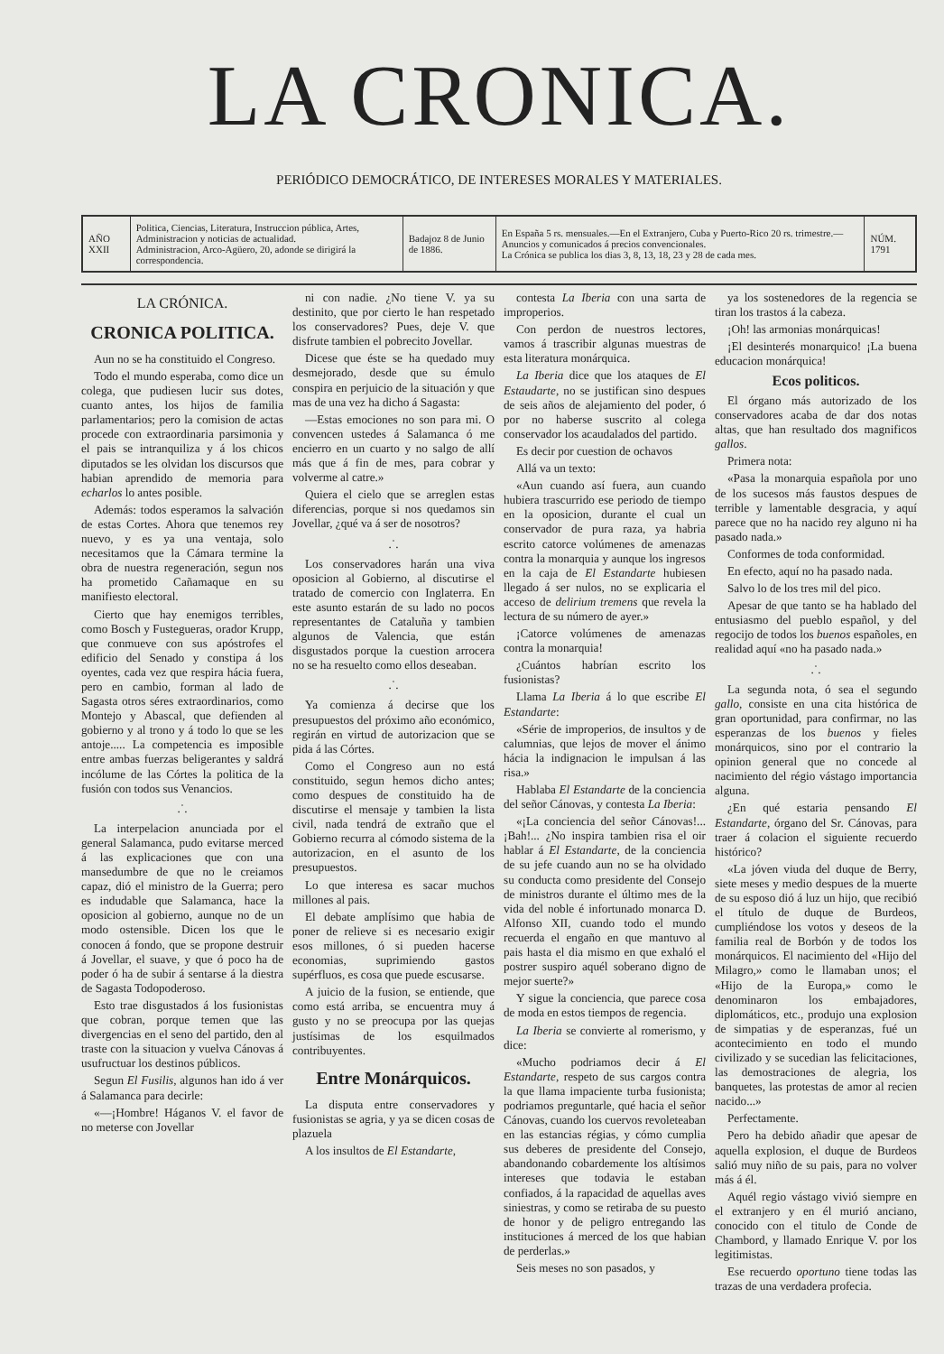LA CRONICA.
PERIÓDICO DEMOCRÁTICO, DE INTERESES MORALES Y MATERIALES.
| AÑO XXII | Politica, Ciencias, Literatura, Instruccion pública, Artes, Administracion y noticias de actualidad. Administracion, Arco-Agüero, 20, adonde se dirigirá la correspondencia. | Badajoz 8 de Junio de 1886. | En España 5 rs. mensuales.—En el Extranjero, Cuba y Puerto-Rico 20 rs. trimestre.—Anuncios y comunicados á precios convencionales. La Crónica se publica los dias 3, 8, 13, 18, 23 y 28 de cada mes. | NÚM. 1791 |
LA CRÓNICA.
CRONICA POLITICA.
Aun no se ha constituido el Congreso.
Todo el mundo esperaba, como dice un colega, que pudiesen lucir sus dotes, cuanto antes, los hijos de familia parlamentarios; pero la comision de actas procede con extraordinaria parsimonia y el pais se intranquiliza y á los chicos diputados se les olvidan los discursos que habian aprendido de memoria para echarlos lo antes posible.
Además: todos esperamos la salvación de estas Cortes. Ahora que tenemos rey nuevo, y es ya una ventaja, solo necesitamos que la Cámara termine la obra de nuestra regeneración, segun nos ha prometido Cañamaque en su manifiesto electoral.
Cierto que hay enemigos terribles, como Bosch y Fustegueras, orador Krupp, que conmueve con sus apóstrofes el edificio del Senado y constipa á los oyentes, cada vez que respira hácia fuera, pero en cambio, forman al lado de Sagasta otros séres extraordinarios, como Montejo y Abascal, que defienden al gobierno y al trono y á todo lo que se les antoje..... La competencia es imposible entre ambas fuerzas beligerantes y saldrá incólume de las Córtes la politica de la fusión con todos sus Venancios.
.˙.
La interpelacion anunciada por el general Salamanca, pudo evitarse merced á las explicaciones que con una mansedumbre de que no le creiamos capaz, dió el ministro de la Guerra; pero es indudable que Salamanca, hace la oposicion al gobierno, aunque no de un modo ostensible. Dicen los que le conocen á fondo, que se propone destruir á Jovellar, el suave, y que ó poco ha de poder ó ha de subir á sentarse á la diestra de Sagasta Todopoderoso.
Esto trae disgustados á los fusionistas que cobran, porque temen que las divergencias en el seno del partido, den al traste con la situacion y vuelva Cánovas á usufructuar los destinos públicos.
Segun El Fusilis, algunos han ido á ver á Salamanca para decirle:
«—¡Hombre! Háganos V. el favor de no meterse con Jovellar
ni con nadie. ¿No tiene V. ya su destinito, que por cierto le han respetado los conservadores? Pues, deje V. que disfrute tambien el pobrecito Jovellar.
Dicese que éste se ha quedado muy desmejorado, desde que su émulo conspira en perjuicio de la situación y que mas de una vez ha dicho á Sagasta:
—Estas emociones no son para mi. O convencen ustedes á Salamanca ó me encierro en un cuarto y no salgo de allí más que á fin de mes, para cobrar y volverme al catre.»
Quiera el cielo que se arreglen estas diferencias, porque si nos quedamos sin Jovellar, ¿qué va á ser de nosotros?
.˙.
Los conservadores harán una viva oposicion al Gobierno, al discutirse el tratado de comercio con Inglaterra. En este asunto estarán de su lado no pocos representantes de Cataluña y tambien algunos de Valencia, que están disgustados porque la cuestion arrocera no se ha resuelto como ellos deseaban.
.˙.
Ya comienza á decirse que los presupuestos del próximo año económico, regirán en virtud de autorizacion que se pida á las Córtes.
Como el Congreso aun no está constituido, segun hemos dicho antes; como despues de constituido ha de discutirse el mensaje y tambien la lista civil, nada tendrá de extraño que el Gobierno recurra al cómodo sistema de la autorizacion, en el asunto de los presupuestos.
Lo que interesa es sacar muchos millones al pais.
El debate amplísimo que habia de poner de relieve si es necesario exigir esos millones, ó si pueden hacerse economias, suprimiendo gastos supérfluos, es cosa que puede escusarse.
A juicio de la fusion, se entiende, que como está arriba, se encuentra muy á gusto y no se preocupa por las quejas justísimas de los esquilmados contribuyentes.
Entre Monárquicos.
La disputa entre conservadores y fusionistas se agria, y ya se dicen cosas de plazuela
A los insultos de El Estandarte,
contesta La Iberia con una sarta de improperios.
Con perdon de nuestros lectores, vamos á trascribir algunas muestras de esta literatura monárquica.
La Iberia dice que los ataques de El Estaudarte, no se justifican sino despues de seis años de alejamiento del poder, ó por no haberse suscrito al colega conservador los acaudalados del partido.
Es decir por cuestion de ochavos
Allá va un texto:
«Aun cuando así fuera, aun cuando hubiera trascurrido ese periodo de tiempo en la oposicion, durante el cual un conservador de pura raza, ya habria escrito catorce volúmenes de amenazas contra la monarquia y aunque los ingresos en la caja de El Estandarte hubiesen llegado á ser nulos, no se explicaria el acceso de delirium tremens que revela la lectura de su número de ayer.»
¡Catorce volúmenes de amenazas contra la monarquia!
¿Cuántos habrían escrito los fusionistas?
Llama La Iberia á lo que escribe El Estandarte:
«Série de improperios, de insultos y de calumnias, que lejos de mover el ánimo hácia la indignacion le impulsan á las risa.»
Hablaba El Estandarte de la conciencia del señor Cánovas, y contesta La Iberia:
«¡La conciencia del señor Cánovas!... ¡Bah!... ¿No inspira tambien risa el oir hablar á El Estandarte, de la conciencia de su jefe cuando aun no se ha olvidado su conducta como presidente del Consejo de ministros durante el último mes de la vida del noble é infortunado monarca D. Alfonso XII, cuando todo el mundo recuerda el engaño en que mantuvo al pais hasta el dia mismo en que exhaló el postrer suspiro aquél soberano digno de mejor suerte?»
Y sigue la conciencia, que parece cosa de moda en estos tiempos de regencia.
La Iberia se convierte al romerismo, y dice:
«Mucho podriamos decir á El Estandarte, respeto de sus cargos contra la que llama impaciente turba fusionista; podriamos preguntarle, qué hacia el señor Cánovas, cuando los cuervos revoleteaban en las estancias régias, y cómo cumplia sus deberes de presidente del Consejo, abandonando cobardemente los altísimos intereses que todavia le estaban confiados, á la rapacidad de aquellas aves siniestras, y como se retiraba de su puesto de honor y de peligro entregando las instituciones á merced de los que habian de perderlas.»
Seis meses no son pasados, y
ya los sostenedores de la regencia se tiran los trastos á la cabeza.
¡Oh! las armonias monárquicas!
¡El desinterés monarquico! ¡La buena educacion monárquica!
Ecos politicos.
El órgano más autorizado de los conservadores acaba de dar dos notas altas, que han resultado dos magnificos gallos.
Primera nota:
«Pasa la monarquia española por uno de los sucesos más faustos despues de terrible y lamentable desgracia, y aquí parece que no ha nacido rey alguno ni ha pasado nada.»
Conformes de toda conformidad.
En efecto, aquí no ha pasado nada.
Salvo lo de los tres mil del pico.
Apesar de que tanto se ha hablado del entusiasmo del pueblo español, y del regocijo de todos los buenos españoles, en realidad aquí «no ha pasado nada.»
.˙.
La segunda nota, ó sea el segundo gallo, consiste en una cita histórica de gran oportunidad, para confirmar, no las esperanzas de los buenos y fieles monárquicos, sino por el contrario la opinion general que no concede al nacimiento del régio vástago importancia alguna.
¿En qué estaria pensando El Estandarte, órgano del Sr. Cánovas, para traer á colacion el siguiente recuerdo histórico?
«La jóven viuda del duque de Berry, siete meses y medio despues de la muerte de su esposo dió á luz un hijo, que recibió el título de duque de Burdeos, cumpliéndose los votos y deseos de la familia real de Borbón y de todos los monárquicos. El nacimiento del «Hijo del Milagro,» como le llamaban unos; el «Hijo de la Europa,» como le denominaron los embajadores, diplomáticos, etc., produjo una explosion de simpatias y de esperanzas, fué un acontecimiento en todo el mundo civilizado y se sucedian las felicitaciones, las demostraciones de alegria, los banquetes, las protestas de amor al recien nacido...»
Perfectamente.
Pero ha debido añadir que apesar de aquella explosion, el duque de Burdeos salió muy niño de su pais, para no volver más á él.
Aquél regio vástago vivió siempre en el extranjero y en él murió anciano, conocido con el titulo de Conde de Chambord, y llamado Enrique V. por los legitimistas.
Ese recuerdo oportuno tiene todas las trazas de una verdadera profecia.